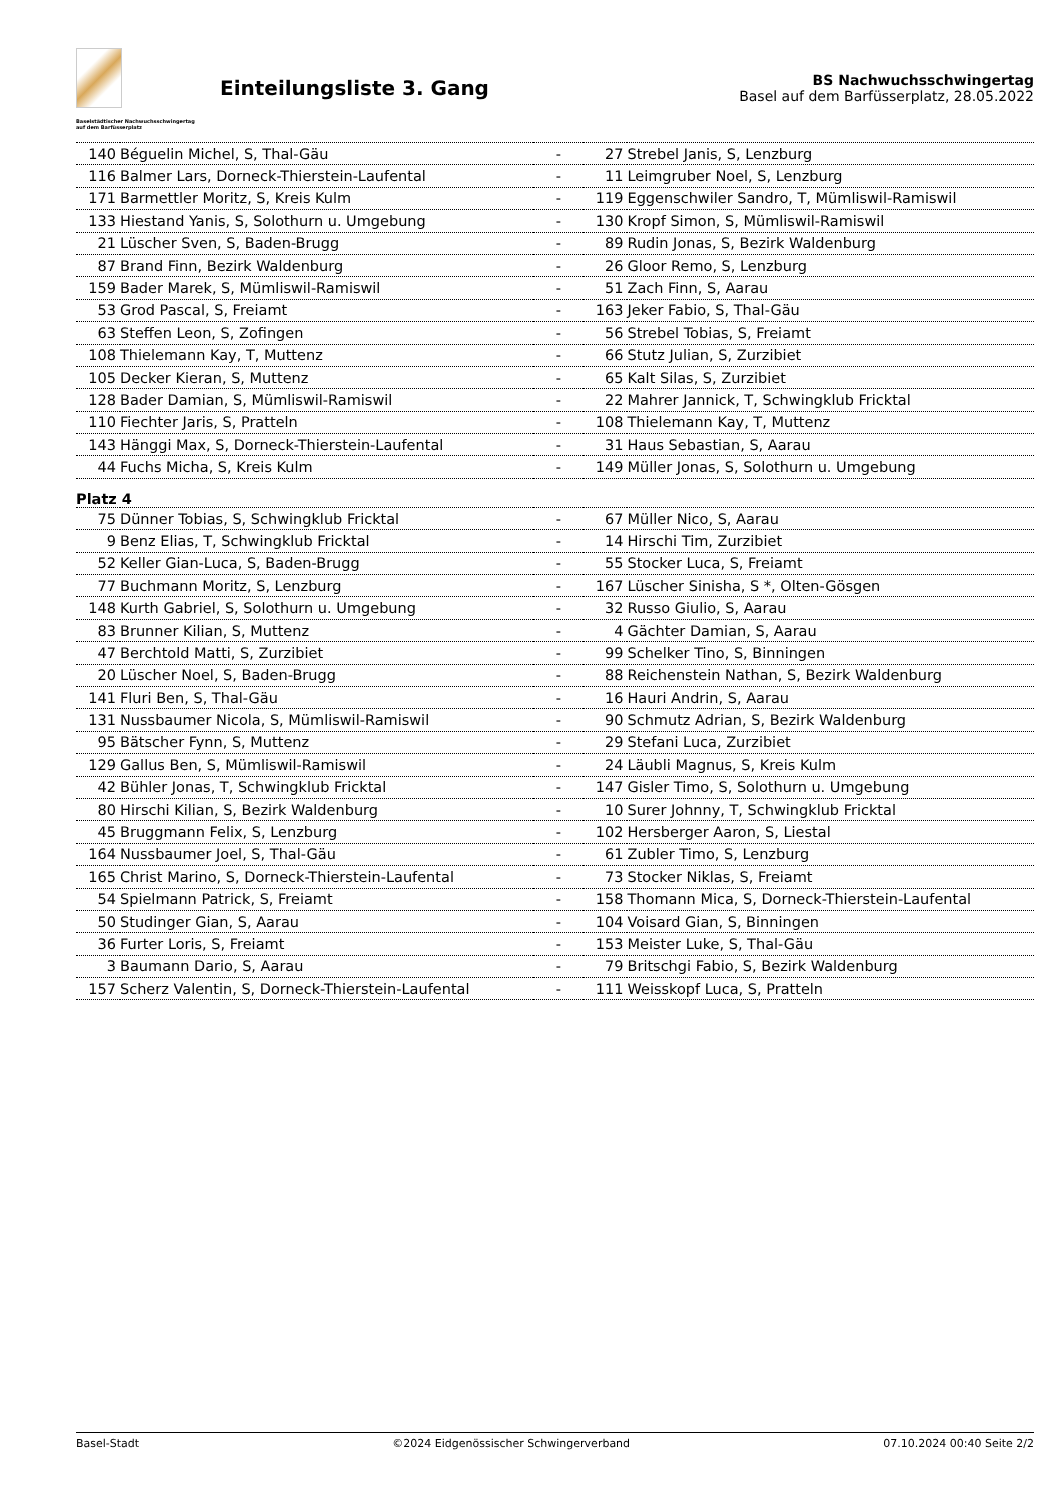Baselstädtischer Nachwuchsschwingertag
auf dem Barfüsserplatz
Einteilungsliste 3. Gang
BS Nachwuchsschwingertag
Basel auf dem Barfüsserplatz, 28.05.2022
| 140 | Béguelin Michel, S, Thal-Gäu | - | 27 | Strebel Janis, S, Lenzburg |
| 116 | Balmer Lars, Dorneck-Thierstein-Laufental | - | 11 | Leimgruber Noel, S, Lenzburg |
| 171 | Barmettler Moritz, S, Kreis Kulm | - | 119 | Eggenschwiler Sandro, T, Mümliswil-Ramiswil |
| 133 | Hiestand Yanis, S, Solothurn u. Umgebung | - | 130 | Kropf Simon, S, Mümliswil-Ramiswil |
| 21 | Lüscher Sven, S, Baden-Brugg | - | 89 | Rudin Jonas, S, Bezirk Waldenburg |
| 87 | Brand Finn, Bezirk Waldenburg | - | 26 | Gloor Remo, S, Lenzburg |
| 159 | Bader Marek, S, Mümliswil-Ramiswil | - | 51 | Zach Finn, S, Aarau |
| 53 | Grod Pascal, S, Freiamt | - | 163 | Jeker Fabio, S, Thal-Gäu |
| 63 | Steffen Leon, S, Zofingen | - | 56 | Strebel Tobias, S, Freiamt |
| 108 | Thielemann Kay, T, Muttenz | - | 66 | Stutz Julian, S, Zurzibiet |
| 105 | Decker Kieran, S, Muttenz | - | 65 | Kalt Silas, S, Zurzibiet |
| 128 | Bader Damian, S, Mümliswil-Ramiswil | - | 22 | Mahrer Jannick, T, Schwingklub Fricktal |
| 110 | Fiechter Jaris, S, Pratteln | - | 108 | Thielemann Kay, T, Muttenz |
| 143 | Hänggi Max, S, Dorneck-Thierstein-Laufental | - | 31 | Haus Sebastian, S, Aarau |
| 44 | Fuchs Micha, S, Kreis Kulm | - | 149 | Müller Jonas, S, Solothurn u. Umgebung |
| Platz 4 | | | | |
| 75 | Dünner Tobias, S, Schwingklub Fricktal | - | 67 | Müller Nico, S, Aarau |
| 9 | Benz Elias, T, Schwingklub Fricktal | - | 14 | Hirschi Tim, Zurzibiet |
| 52 | Keller Gian-Luca, S, Baden-Brugg | - | 55 | Stocker Luca, S, Freiamt |
| 77 | Buchmann Moritz, S, Lenzburg | - | 167 | Lüscher Sinisha, S *, Olten-Gösgen |
| 148 | Kurth Gabriel, S, Solothurn u. Umgebung | - | 32 | Russo Giulio, S, Aarau |
| 83 | Brunner Kilian, S, Muttenz | - | 4 | Gächter Damian, S, Aarau |
| 47 | Berchtold Matti, S, Zurzibiet | - | 99 | Schelker Tino, S, Binningen |
| 20 | Lüscher Noel, S, Baden-Brugg | - | 88 | Reichenstein Nathan, S, Bezirk Waldenburg |
| 141 | Fluri Ben, S, Thal-Gäu | - | 16 | Hauri Andrin, S, Aarau |
| 131 | Nussbaumer Nicola, S, Mümliswil-Ramiswil | - | 90 | Schmutz Adrian, S, Bezirk Waldenburg |
| 95 | Bätscher Fynn, S, Muttenz | - | 29 | Stefani Luca, Zurzibiet |
| 129 | Gallus Ben, S, Mümliswil-Ramiswil | - | 24 | Läubli Magnus, S, Kreis Kulm |
| 42 | Bühler Jonas, T, Schwingklub Fricktal | - | 147 | Gisler Timo, S, Solothurn u. Umgebung |
| 80 | Hirschi Kilian, S, Bezirk Waldenburg | - | 10 | Surer Johnny, T, Schwingklub Fricktal |
| 45 | Bruggmann Felix, S, Lenzburg | - | 102 | Hersberger Aaron, S, Liestal |
| 164 | Nussbaumer Joel, S, Thal-Gäu | - | 61 | Zubler Timo, S, Lenzburg |
| 165 | Christ Marino, S, Dorneck-Thierstein-Laufental | - | 73 | Stocker Niklas, S, Freiamt |
| 54 | Spielmann Patrick, S, Freiamt | - | 158 | Thomann Mica, S, Dorneck-Thierstein-Laufental |
| 50 | Studinger Gian, S, Aarau | - | 104 | Voisard Gian, S, Binningen |
| 36 | Furter Loris, S, Freiamt | - | 153 | Meister Luke, S, Thal-Gäu |
| 3 | Baumann Dario, S, Aarau | - | 79 | Britschgi Fabio, S, Bezirk Waldenburg |
| 157 | Scherz Valentin, S, Dorneck-Thierstein-Laufental | - | 111 | Weisskopf Luca, S, Pratteln |
Basel-Stadt ©2024 Eidgenössischer Schwingerverband 07.10.2024 00:40 Seite 2/2